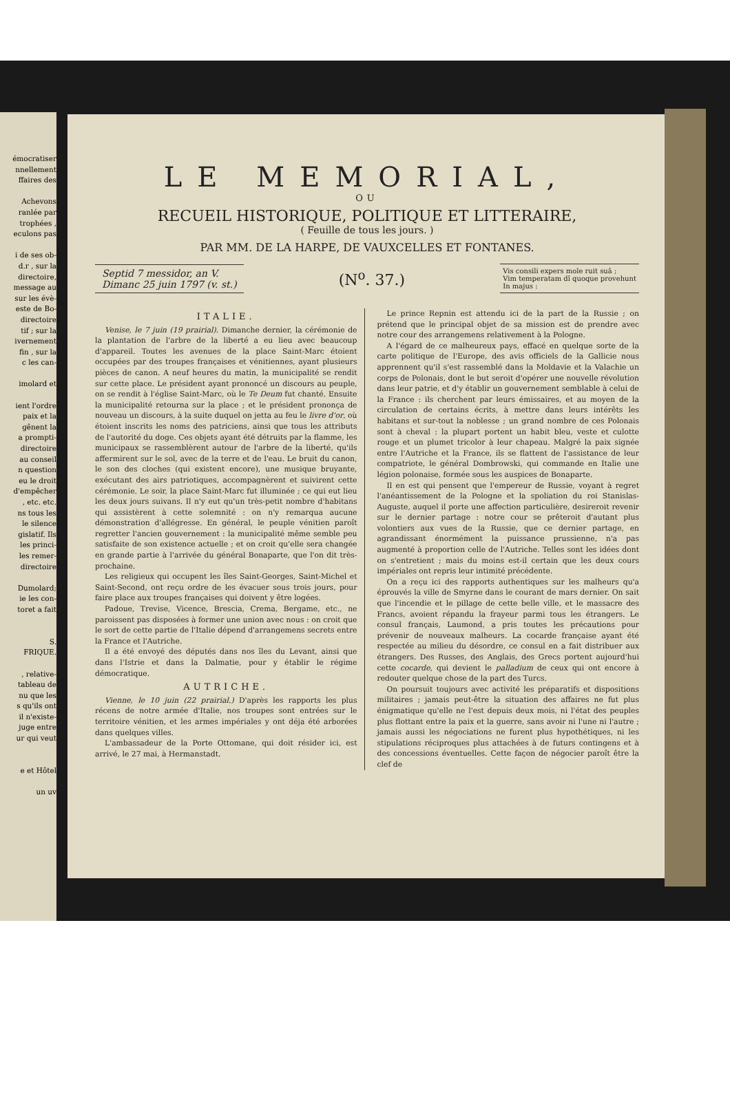émocratiser
nnellement
ffaires des
Achevons
ranlée par
trophées ,
eculons pas
i de ses ob-
d.r , sur la
directoire,
message au
sur les évè-
este de Bo-
directoire
tif ; sur la
ivernement
fin , sur la
c les can-
imolard et
ient l'ordre
paix et la
gênent la
a prompti-
directoire
au conseil
n question
eu le droit
d'empêcher
, etc. etc.
ns tous les
le silence
gislatif. Ils
les princi-
les remer-
directoire
Dumolard;
ie les con-
toret a fait
S.
FRIQUE.
, relative-
tableau de
nu que les
s qu'ils ont
il n'existe-
juge entre
ur qui veut
e et Hôtel
un uv
LE MEMORIAL,
OU
RECUEIL HISTORIQUE, POLITIQUE ET LITTERAIRE,
( Feuille de tous les jours. )
PAR MM. DE LA HARPE, DE VAUXCELLES ET FONTANES.
Septid 7 messidor, an V.
Dimanc 25 juin 1797 (v. st.)
(N<sup>o</sup>. 37.)
Vis consili expers mole ruit suâ ;
Vim temperatam dî quoque provehunt
In majus :
ITALIE.
Venise, le 7 juin (19 prairial). Dimanche dernier, la cérémonie de la plantation de l'arbre de la liberté a eu lieu avec beaucoup d'appareil. Toutes les avenues de la place Saint-Marc étoient occupées par des troupes françaises et vénitiennes, ayant plusieurs pièces de canon. A neuf heures du matin, la municipalité se rendit sur cette place. Le président ayant prononcé un discours au peuple, on se rendit à l'église Saint-Marc, où le Te Deum fut chanté. Ensuite la municipalité retourna sur la place ; et le président prononça de nouveau un discours, à la suite duquel on jetta au feu le livre d'or, où étoient inscrits les noms des patriciens, ainsi que tous les attributs de l'autorité du doge. Ces objets ayant été détruits par la flamme, les municipaux se rassemblèrent autour de l'arbre de la liberté, qu'ils affermirent sur le sol, avec de la terre et de l'eau. Le bruit du canon, le son des cloches (qui existent encore), une musique bruyante, exécutant des airs patriotiques, accompagnèrent et suivirent cette cérémonie. Le soir, la place Saint-Marc fut illuminée ; ce qui eut lieu les deux jours suivans. Il n'y eut qu'un très-petit nombre d'habitans qui assistèrent à cette solemnité : on n'y remarqua aucune démonstration d'allégresse. En général, le peuple vénitien paroît regretter l'ancien gouvernement : la municipalité même semble peu satisfaite de son existence actuelle ; et on croit qu'elle sera changée en grande partie à l'arrivée du général Bonaparte, que l'on dit très-prochaine.
Les religieux qui occupent les îles Saint-Georges, Saint-Michel et Saint-Second, ont reçu ordre de les évacuer sous trois jours, pour faire place aux troupes françaises qui doivent y être logées.
Padoue, Trevise, Vicence, Brescia, Crema, Bergame, etc., ne paroissent pas disposées à former une union avec nous : on croit que le sort de cette partie de l'Italie dépend d'arrangemens secrets entre la France et l'Autriche.
Il a été envoyé des députés dans nos îles du Levant, ainsi que dans l'Istrie et dans la Dalmatie, pour y établir le régime démocratique.
AUTRICHE.
Vienne, le 10 juin (22 prairial.) D'après les rapports les plus récens de notre armée d'Italie, nos troupes sont entrées sur le territoire vénitien, et les armes impériales y ont déja été arborées dans quelques villes.
L'ambassadeur de la Porte Ottomane, qui doit résider ici, est arrivé, le 27 mai, à Hermanstadt.
Le prince Repnin est attendu ici de la part de la Russie ; on prétend que le principal objet de sa mission est de prendre avec notre cour des arrangemens relativement à la Pologne.
A l'égard de ce malheureux pays, effacé en quelque sorte de la carte politique de l'Europe, des avis officiels de la Gallicie nous apprennent qu'il s'est rassemblé dans la Moldavie et la Valachie un corps de Polonais, dont le but seroit d'opérer une nouvelle révolution dans leur patrie, et d'y établir un gouvernement semblable à celui de la France : ils cherchent par leurs émissaires, et au moyen de la circulation de certains écrits, à mettre dans leurs intérêts les habitans et sur-tout la noblesse ; un grand nombre de ces Polonais sont à cheval : la plupart portent un habit bleu, veste et culotte rouge et un plumet tricolor à leur chapeau. Malgré la paix signée entre l'Autriche et la France, ils se flattent de l'assistance de leur compatriote, le général Dombrowski, qui commande en Italie une légion polonaise, formée sous les auspices de Bonaparte.
Il en est qui pensent que l'empereur de Russie, voyant à regret l'anéantissement de la Pologne et la spoliation du roi Stanislas-Auguste, auquel il porte une affection particulière, desireroit revenir sur le dernier partage : notre cour se prêteroit d'autant plus volontiers aux vues de la Russie, que ce dernier partage, en agrandissant énormément la puissance prussienne, n'a pas augmenté à proportion celle de l'Autriche. Telles sont les idées dont on s'entretient ; mais du moins est-il certain que les deux cours impériales ont repris leur intimité précédente.
On a reçu ici des rapports authentiques sur les malheurs qu'a éprouvés la ville de Smyrne dans le courant de mars dernier. On sait que l'incendie et le pillage de cette belle ville, et le massacre des Francs, avoient répandu la frayeur parmi tous les étrangers. Le consul français, Laumond, a pris toutes les précautions pour prévenir de nouveaux malheurs. La cocarde française ayant été respectée au milieu du désordre, ce consul en a fait distribuer aux étrangers. Des Russes, des Anglais, des Grecs portent aujourd'hui cette cocarde, qui devient le palladium de ceux qui ont encore à redouter quelque chose de la part des Turcs.
On poursuit toujours avec activité les préparatifs et dispositions militaires ; jamais peut-être la situation des affaires ne fut plus énigmatique qu'elle ne l'est depuis deux mois, ni l'état des peuples plus flottant entre la paix et la guerre, sans avoir ni l'une ni l'autre ; jamais aussi les négociations ne furent plus hypothétiques, ni les stipulations réciproques plus attachées à de futurs contingens et à des concessions éventuelles. Cette façon de négocier paroît être la clef de